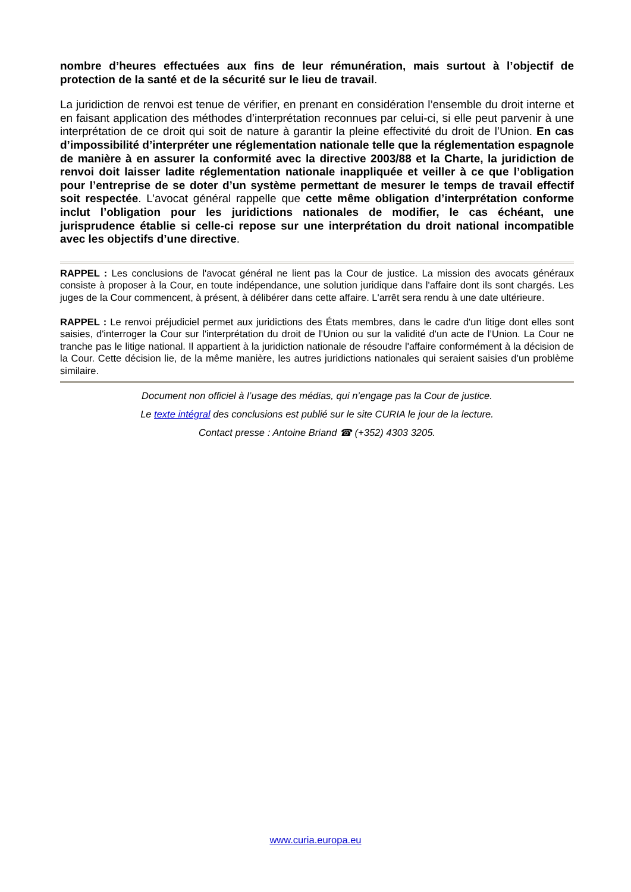nombre d’heures effectuées aux fins de leur rémunération, mais surtout à l’objectif de protection de la santé et de la sécurité sur le lieu de travail.
La juridiction de renvoi est tenue de vérifier, en prenant en considération l’ensemble du droit interne et en faisant application des méthodes d’interprétation reconnues par celui-ci, si elle peut parvenir à une interprétation de ce droit qui soit de nature à garantir la pleine effectivité du droit de l’Union. En cas d’impossibilité d’interpréter une réglementation nationale telle que la réglementation espagnole de manière à en assurer la conformité avec la directive 2003/88 et la Charte, la juridiction de renvoi doit laisser ladite réglementation nationale inappliquée et veiller à ce que l’obligation pour l’entreprise de se doter d’un système permettant de mesurer le temps de travail effectif soit respectée. L’avocat général rappelle que cette même obligation d’interprétation conforme inclut l’obligation pour les juridictions nationales de modifier, le cas échéant, une jurisprudence établie si celle-ci repose sur une interprétation du droit national incompatible avec les objectifs d’une directive.
RAPPEL : Les conclusions de l'avocat général ne lient pas la Cour de justice. La mission des avocats généraux consiste à proposer à la Cour, en toute indépendance, une solution juridique dans l'affaire dont ils sont chargés. Les juges de la Cour commencent, à présent, à délibérer dans cette affaire. L'arrêt sera rendu à une date ultérieure.
RAPPEL : Le renvoi préjudiciel permet aux juridictions des États membres, dans le cadre d'un litige dont elles sont saisies, d'interroger la Cour sur l'interprétation du droit de l’Union ou sur la validité d'un acte de l’Union. La Cour ne tranche pas le litige national. Il appartient à la juridiction nationale de résoudre l'affaire conformément à la décision de la Cour. Cette décision lie, de la même manière, les autres juridictions nationales qui seraient saisies d’un problème similaire.
Document non officiel à l’usage des médias, qui n’engage pas la Cour de justice.
Le texte intégral des conclusions est publié sur le site CURIA le jour de la lecture.
Contact presse : Antoine Briand ☎ (+352) 4303 3205.
www.curia.europa.eu